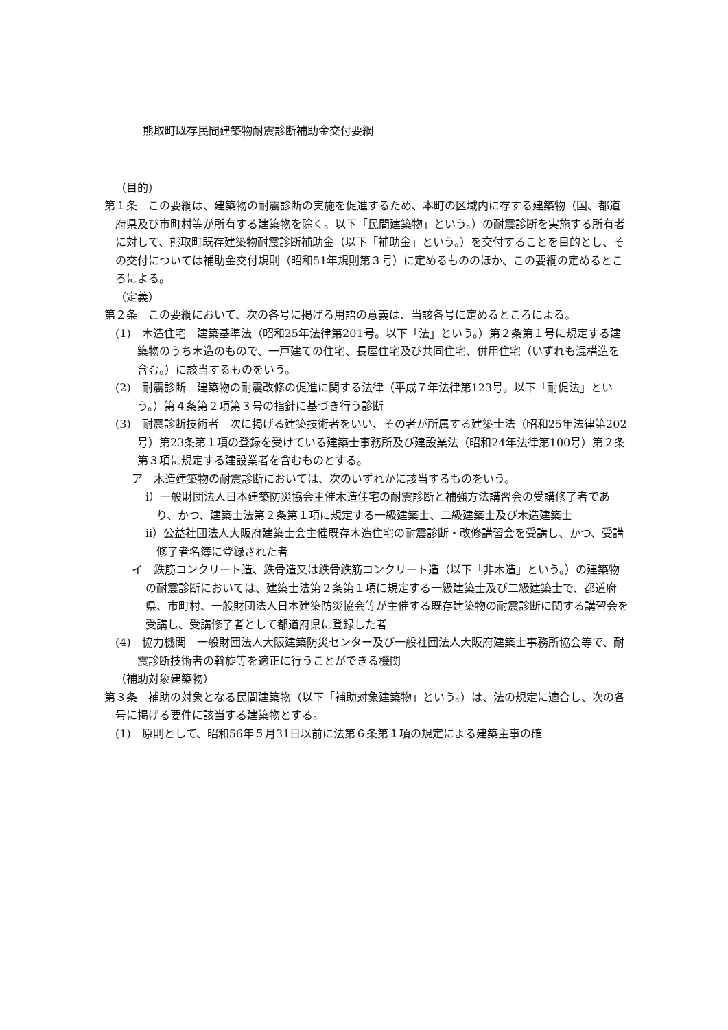熊取町既存民間建築物耐震診断補助金交付要綱
（目的）
第１条　この要綱は、建築物の耐震診断の実施を促進するため、本町の区域内に存する建築物（国、都道府県及び市町村等が所有する建築物を除く。以下「民間建築物」という。）の耐震診断を実施する所有者に対して、熊取町既存建築物耐震診断補助金（以下「補助金」という。）を交付することを目的とし、その交付については補助金交付規則（昭和51年規則第３号）に定めるもののほか、この要綱の定めるところによる。
（定義）
第２条　この要綱において、次の各号に掲げる用語の意義は、当該各号に定めるところによる。
(1)　木造住宅　建築基準法（昭和25年法律第201号。以下「法」という。）第２条第１号に規定する建築物のうち木造のもので、一戸建ての住宅、長屋住宅及び共同住宅、併用住宅（いずれも混構造を含む。）に該当するものをいう。
(2)　耐震診断　建築物の耐震改修の促進に関する法律（平成７年法律第123号。以下「耐促法」という。）第４条第２項第３号の指針に基づき行う診断
(3)　耐震診断技術者　次に掲げる建築技術者をいい、その者が所属する建築士法（昭和25年法律第202号）第23条第１項の登録を受けている建築士事務所及び建設業法（昭和24年法律第100号）第２条第３項に規定する建設業者を含むものとする。
ア　木造建築物の耐震診断においては、次のいずれかに該当するものをいう。
ⅰ）一般財団法人日本建築防災協会主催木造住宅の耐震診断と補強方法講習会の受講修了者であり、かつ、建築士法第２条第１項に規定する一級建築士、二級建築士及び木造建築士
ⅱ）公益社団法人大阪府建築士会主催既存木造住宅の耐震診断・改修講習会を受講し、かつ、受講修了者名簿に登録された者
イ　鉄筋コンクリート造、鉄骨造又は鉄骨鉄筋コンクリート造（以下「非木造」という。）の建築物の耐震診断においては、建築士法第２条第１項に規定する一級建築士及び二級建築士で、都道府県、市町村、一般財団法人日本建築防災協会等が主催する既存建築物の耐震診断に関する講習会を受講し、受講修了者として都道府県に登録した者
(4)　協力機関　一般財団法人大阪建築防災センター及び一般社団法人大阪府建築士事務所協会等で、耐震診断技術者の斡旋等を適正に行うことができる機関
（補助対象建築物）
第３条　補助の対象となる民間建築物（以下「補助対象建築物」という。）は、法の規定に適合し、次の各号に掲げる要件に該当する建築物とする。
(1)　原則として、昭和56年５月31日以前に法第６条第１項の規定による建築主事の確